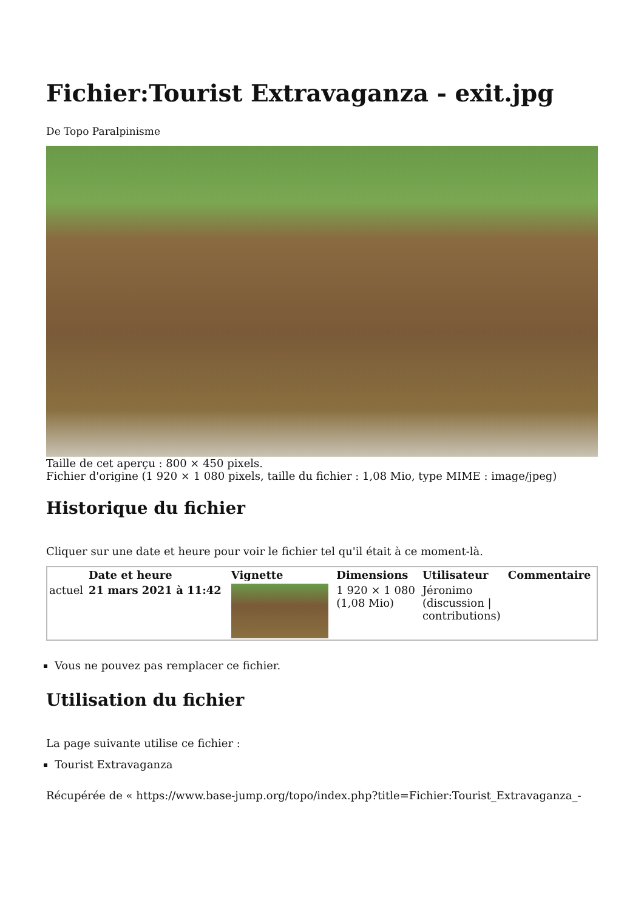Fichier:Tourist Extravaganza - exit.jpg
De Topo Paralpinisme
Taille de cet aperçu : 800 × 450 pixels.
Fichier d'origine (1 920 × 1 080 pixels, taille du fichier : 1,08 Mio, type MIME : image/jpeg)
Historique du fichier
Cliquer sur une date et heure pour voir le fichier tel qu'il était à ce moment-là.
| | Date et heure | Vignette | Dimensions | Utilisateur | Commentaire |
| --- | --- | --- | --- | --- | --- |
| actuel | 21 mars 2021 à 11:42 | | 1 920 × 1 080 (1,08 Mio) | Jéronimo (discussion / contributions) | |
Vous ne pouvez pas remplacer ce fichier.
Utilisation du fichier
La page suivante utilise ce fichier :
Tourist Extravaganza
Récupérée de « https://www.base-jump.org/topo/index.php?title=Fichier:Tourist_Extravaganza_-